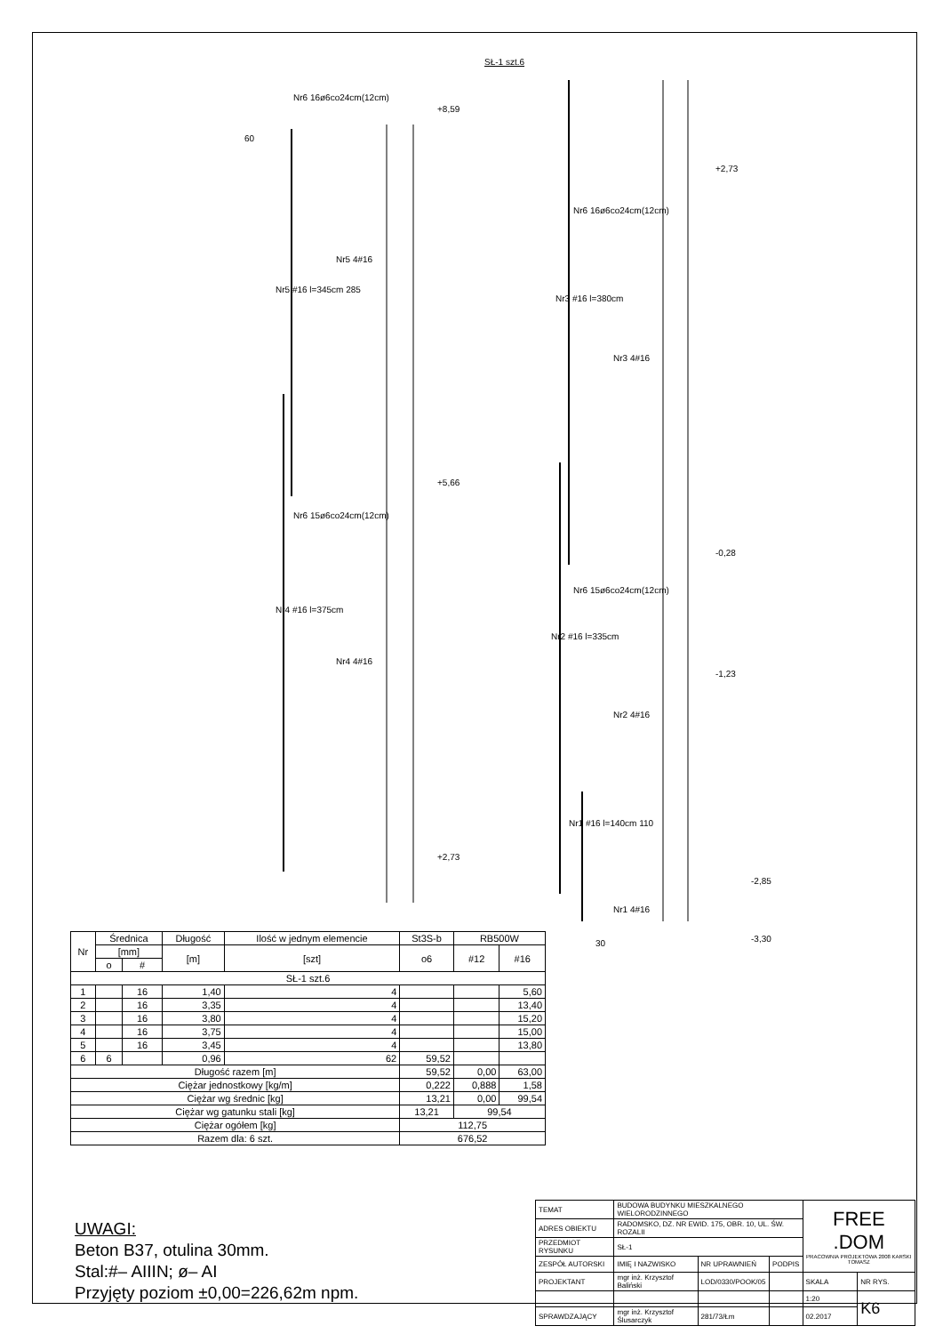SŁ-1 szt.6
Nr6 16ø6co24cm(12cm)
+8,59
60
+2,73
Nr6 16ø6co24cm(12cm)
Nr5 4#16
Nr5 #16 l=345cm 285
Nr3 #16 l=380cm
Nr3 4#16
+5,66
Nr6 15ø6co24cm(12cm)
-0,28
Nr6 15ø6co24cm(12cm)
Nr4 #16 l=375cm
Nr2 #16 l=335cm
Nr4 4#16
-1,23
Nr2 4#16
Nr1 #16 l=140cm 110
+2,73
-2,85
Nr1 4#16
-3,30
30
| Nr | Średnica | | Długość | Ilość w jednym elemencie | St3S-b | RB500W | |
| --- | --- | --- | --- | --- | --- | --- | --- |
| | [mm] | | [m] | [szt] | o6 | #12 | #16 |
| | o | # | | | | | |
| SŁ-1 szt.6 | | | | | | | |
| 1 | | 16 | 1,40 | 4 | | | 5,60 |
| 2 | | 16 | 3,35 | 4 | | | 13,40 |
| 3 | | 16 | 3,80 | 4 | | | 15,20 |
| 4 | | 16 | 3,75 | 4 | | | 15,00 |
| 5 | | 16 | 3,45 | 4 | | | 13,80 |
| 6 | 6 | | 0,96 | 62 | 59,52 | | |
| Długość razem [m] | | | | | 59,52 | 0,00 | 63,00 |
| Ciężar jednostkowy [kg/m] | | | | | 0,222 | 0,888 | 1,58 |
| Ciężar wg średnic [kg] | | | | | 13,21 | 0,00 | 99,54 |
| Ciężar wg gatunku stali [kg] | | | | | 13,21 | 99,54 | |
| Ciężar ogółem [kg] | | | | | 112,75 | | |
| Razem dla: 6 szt. | | | | | 676,52 | | |
UWAGI:
Beton B37, otulina 30mm.
Stal:#– AIIIN; ø– AI
Przyjęty poziom ±0,00=226,62m npm.
| TEMAT | BUDOWA BUDYNKU MIESZKALNEGO WIELORODZINNEGO | | | FREE .DOM PRACOWNIA PROJEKTOWA 2008 KARSKI TOMASZ | |
| ADRES OBIEKTU | RADOMSKO, DZ. NR EWID. 175, OBR. 10, UL. ŚW. ROZALII | | | | |
| PRZEDMIOT RYSUNKU | SŁ-1 | | | | |
| ZESPÓŁ AUTORSKI | IMIĘ I NAZWISKO | NR UPRAWNIEŃ | PODPIS | | |
| PROJEKTANT | mgr inż. Krzysztof Baliński | LOD/0330/POOK/05 | | SKALA | NR RYS. |
| | | | | 1:20 | K6 |
| SPRAWDZAJĄCY | mgr inż. Krzysztof Ślusarczyk | 281/73/Łm | | 02.2017 | |